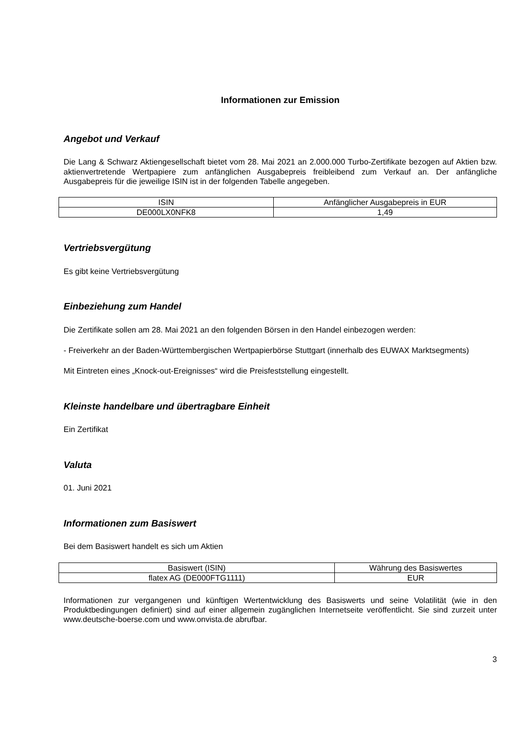Informationen zur Emission
Angebot und Verkauf
Die Lang & Schwarz Aktiengesellschaft bietet vom 28. Mai 2021 an 2.000.000 Turbo-Zertifikate bezogen auf Aktien bzw. aktienvertretende Wertpapiere zum anfänglichen Ausgabepreis freibleibend zum Verkauf an. Der anfängliche Ausgabepreis für die jeweilige ISIN ist in der folgenden Tabelle angegeben.
| ISIN | Anfänglicher Ausgabepreis in EUR |
| --- | --- |
| DE000LX0NFK8 | 1,49 |
Vertriebsvergütung
Es gibt keine Vertriebsvergütung
Einbeziehung zum Handel
Die Zertifikate sollen am 28. Mai 2021 an den folgenden Börsen in den Handel einbezogen werden:
- Freiverkehr an der Baden-Württembergischen Wertpapierbörse Stuttgart (innerhalb des EUWAX Marktsegments)
Mit Eintreten eines „Knock-out-Ereignisses“ wird die Preisfeststellung eingestellt.
Kleinste handelbare und übertragbare Einheit
Ein Zertifikat
Valuta
01. Juni 2021
Informationen zum Basiswert
Bei dem Basiswert handelt es sich um Aktien
| Basiswert (ISIN) | Währung des Basiswertes |
| --- | --- |
| flatex AG (DE000FTG1111) | EUR |
Informationen zur vergangenen und künftigen Wertentwicklung des Basiswerts und seine Volatilität (wie in den Produktbedingungen definiert) sind auf einer allgemein zugänglichen Internetseite veröffentlicht. Sie sind zurzeit unter www.deutsche-boerse.com und www.onvista.de abrufbar.
3